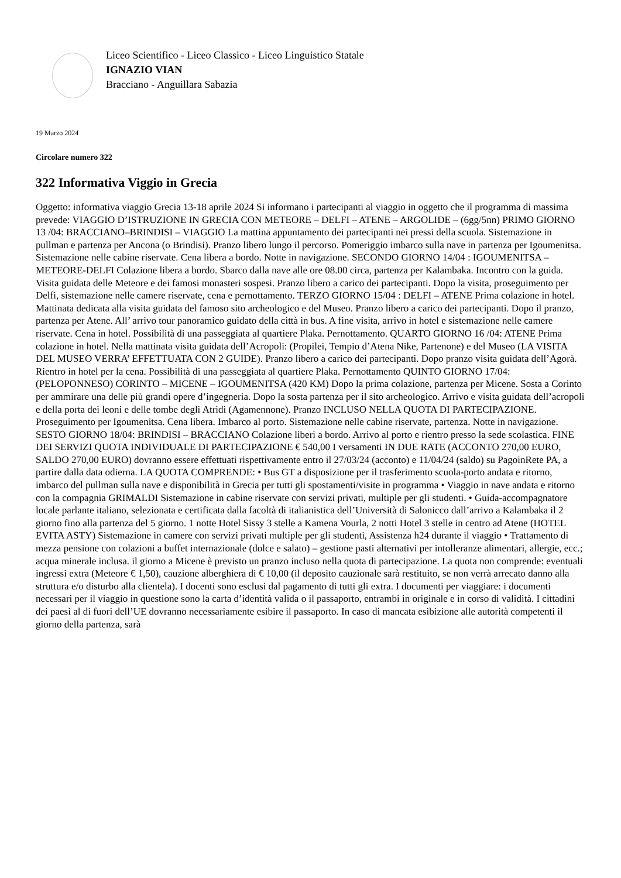Liceo Scientifico - Liceo Classico - Liceo Linguistico Statale
IGNAZIO VIAN
Bracciano - Anguillara Sabazia
19 Marzo 2024
Circolare numero 322
322 Informativa Viggio in Grecia
Oggetto: informativa viaggio Grecia 13-18 aprile 2024 Si informano i partecipanti al viaggio in oggetto che il programma di massima prevede: VIAGGIO D’ISTRUZIONE IN GRECIA CON METEORE – DELFI – ATENE – ARGOLIDE – (6gg/5nn) PRIMO GIORNO 13 /04: BRACCIANO–BRINDISI – VIAGGIO La mattina appuntamento dei partecipanti nei pressi della scuola. Sistemazione in pullman e partenza per Ancona (o Brindisi). Pranzo libero lungo il percorso. Pomeriggio imbarco sulla nave in partenza per Igoumenitsa. Sistemazione nelle cabine riservate. Cena libera a bordo. Notte in navigazione. SECONDO GIORNO 14/04 : IGOUMENITSA – METEORE-DELFI Colazione libera a bordo. Sbarco dalla nave alle ore 08.00 circa, partenza per Kalambaka. Incontro con la guida. Visita guidata delle Meteore e dei famosi monasteri sospesi. Pranzo libero a carico dei partecipanti. Dopo la visita, proseguimento per Delfi, sistemazione nelle camere riservate, cena e pernottamento. TERZO GIORNO 15/04 : DELFI – ATENE Prima colazione in hotel. Mattinata dedicata alla visita guidata del famoso sito archeologico e del Museo. Pranzo libero a carico dei partecipanti. Dopo il pranzo, partenza per Atene. All’ arrivo tour panoramico guidato della città in bus. A fine visita, arrivo in hotel e sistemazione nelle camere riservate. Cena in hotel. Possibilità di una passeggiata al quartiere Plaka. Pernottamento. QUARTO GIORNO 16 /04: ATENE Prima colazione in hotel. Nella mattinata visita guidata dell’Acropoli: (Propilei, Tempio d’Atena Nike, Partenone) e del Museo (LA VISITA DEL MUSEO VERRA’ EFFETTUATA CON 2 GUIDE). Pranzo libero a carico dei partecipanti. Dopo pranzo visita guidata dell’Agorà. Rientro in hotel per la cena. Possibilità di una passeggiata al quartiere Plaka. Pernottamento QUINTO GIORNO 17/04: (PELOPONNESO) CORINTO – MICENE – IGOUMENITSA (420 KM) Dopo la prima colazione, partenza per Micene. Sosta a Corinto per ammirare una delle più grandi opere d’ingegneria. Dopo la sosta partenza per il sito archeologico. Arrivo e visita guidata dell’acropoli e della porta dei leoni e delle tombe degli Atridi (Agamennone). Pranzo INCLUSO NELLA QUOTA DI PARTECIPAZIONE. Proseguimento per Igoumenitsa. Cena libera. Imbarco al porto. Sistemazione nelle cabine riservate, partenza. Notte in navigazione. SESTO GIORNO 18/04: BRINDISI – BRACCIANO Colazione liberi a bordo. Arrivo al porto e rientro presso la sede scolastica. FINE DEI SERVIZI QUOTA INDIVIDUALE DI PARTECIPAZIONE € 540,00 I versamenti IN DUE RATE (ACCONTO 270,00 EURO, SALDO 270,00 EURO) dovranno essere effettuati rispettivamente entro il 27/03/24 (acconto) e 11/04/24 (saldo) su PagoinRete PA, a partire dalla data odierna. LA QUOTA COMPRENDE: • Bus GT a disposizione per il trasferimento scuola-porto andata e ritorno, imbarco del pullman sulla nave e disponibilità in Grecia per tutti gli spostamenti/visite in programma • Viaggio in nave andata e ritorno con la compagnia GRIMALDI Sistemazione in cabine riservate con servizi privati, multiple per gli studenti. • Guida-accompagnatore locale parlante italiano, selezionata e certificata dalla facoltà di italianistica dell’Università di Salonicco dall’arrivo a Kalambaka il 2 giorno fino alla partenza del 5 giorno. 1 notte Hotel Sissy 3 stelle a Kamena Vourla, 2 notti Hotel 3 stelle in centro ad Atene (HOTEL EVITA ASTY) Sistemazione in camere con servizi privati multiple per gli studenti, Assistenza h24 durante il viaggio • Trattamento di mezza pensione con colazioni a buffet internazionale (dolce e salato) – gestione pasti alternativi per intolleranze alimentari, allergie, ecc.; acqua minerale inclusa. il giorno a Micene è previsto un pranzo incluso nella quota di partecipazione. La quota non comprende: eventuali ingressi extra (Meteore € 1,50), cauzione alberghiera di € 10,00 (il deposito cauzionale sarà restituito, se non verrà arrecato danno alla struttura e/o disturbo alla clientela). I docenti sono esclusi dal pagamento di tutti gli extra. I documenti per viaggiare: i documenti necessari per il viaggio in questione sono la carta d’identità valida o il passaporto, entrambi in originale e in corso di validità. I cittadini dei paesi al di fuori dell’UE dovranno necessariamente esibire il passaporto. In caso di mancata esibizione alle autorità competenti il giorno della partenza, sarà